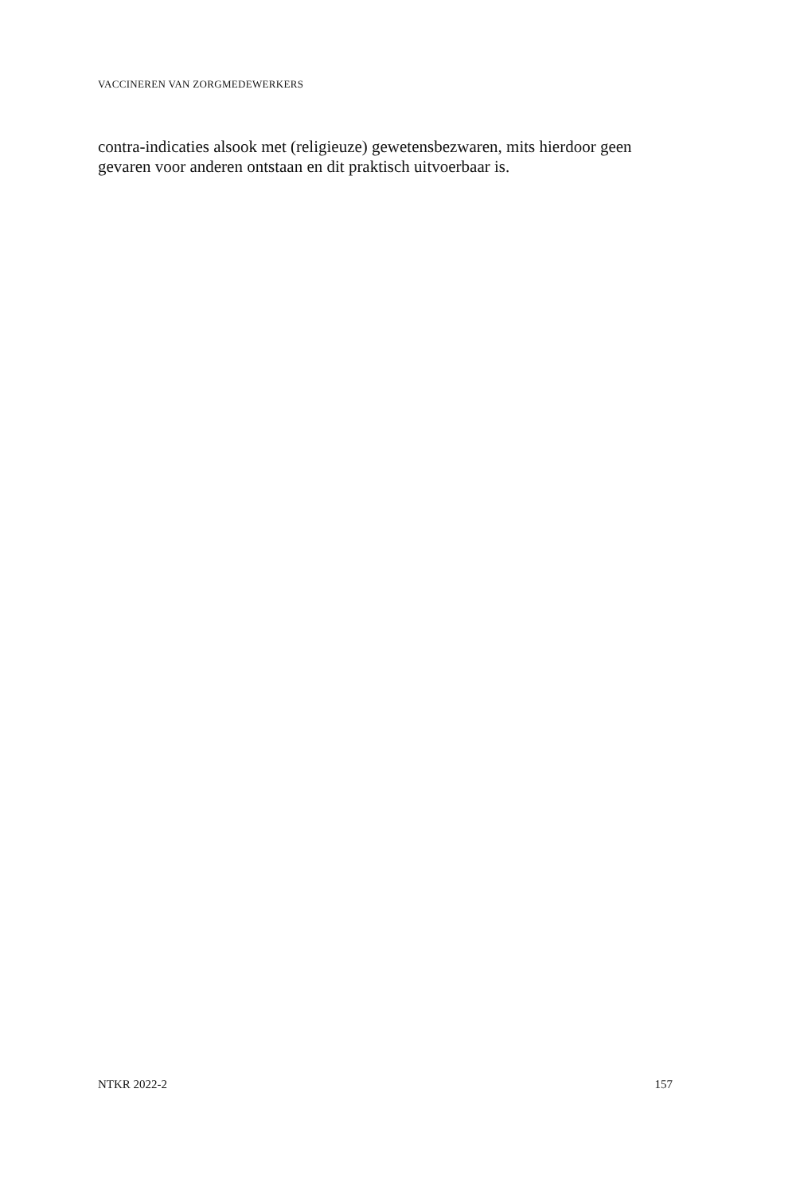VACCINEREN VAN ZORGMEDEWERKERS
contra-indicaties alsook met (religieuze) gewetensbezwaren, mits hierdoor geen gevaren voor anderen ontstaan en dit praktisch uitvoerbaar is.
NTKR 2022-2 157